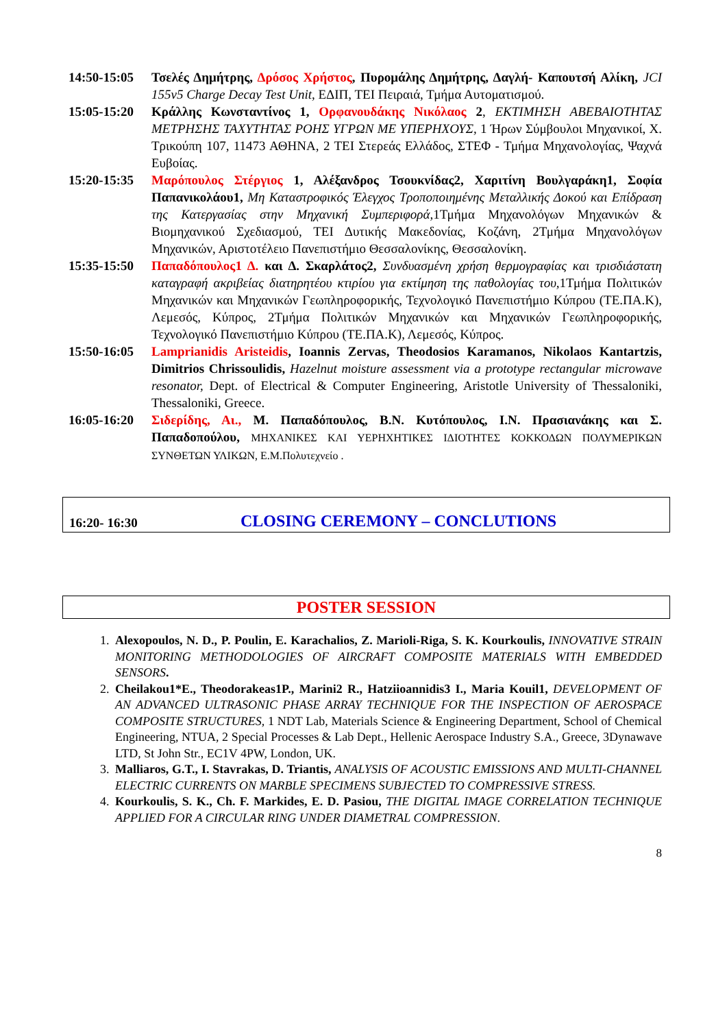14:50-15:05
Τσελές Δημήτρης, Δρόσος Χρήστος, Πυρομάλης Δημήτρης, Δαγλή- Καπουτσή Αλίκη, JCI 155v5 Charge Decay Test Unit, ΕΔΙΠ, ΤΕΙ Πειραιά, Τμήμα Αυτοματισμού.
15:05-15:20
Κράλλης Κωνσταντίνος 1, Ορφανουδάκης Νικόλαος 2, ΕΚΤΙΜΗΣΗ ΑΒΕΒΑΙΟΤΗΤΑΣ ΜΕΤΡΗΣΗΣ ΤΑΧΥΤΗΤΑΣ ΡΟΗΣ ΥΓΡΩΝ ΜΕ ΥΠΕΡΗΧΟΥΣ, 1 Ήρων Σύμβουλοι Μηχανικοί, Χ. Τρικούπη 107, 11473 ΑΘΗΝΑ, 2 ΤΕΙ Στερεάς Ελλάδος, ΣΤΕΦ - Τμήμα Μηχανολογίας, Ψαχνά Ευβοίας.
15:20-15:35
Μαρόπουλος Στέργιος 1, Αλέξανδρος Τσουκνίδας2, Χαριτίνη Βουλγαράκη1, Σοφία Παπανικολάου1, Μη Καταστροφικός Έλεγχος Τροποποιημένης Μεταλλικής Δοκού και Επίδραση της Κατεργασίας στην Μηχανική Συμπεριφορά, 1Τμήμα Μηχανολόγων Μηχανικών & Βιομηχανικού Σχεδιασμού, ΤΕΙ Δυτικής Μακεδονίας, Κοζάνη, 2Τμήμα Μηχανολόγων Μηχανικών, Αριστοτέλειο Πανεπιστήμιο Θεσσαλονίκης, Θεσσαλονίκη.
15:35-15:50
Παπαδόπουλος1 Δ. και Δ. Σκαρλάτος2, Συνδυασμένη χρήση θερμογραφίας και τρισδιάστατη καταγραφή ακριβείας διατηρητέου κτιρίου για εκτίμηση της παθολογίας του, 1Τμήμα Πολιτικών Μηχανικών και Μηχανικών Γεωπληροφορικής, Τεχνολογικό Πανεπιστήμιο Κύπρου (ΤΕ.ΠΑ.Κ), Λεμεσός, Κύπρος, 2Τμήμα Πολιτικών Μηχανικών και Μηχανικών Γεωπληροφορικής, Τεχνολογικό Πανεπιστήμιο Κύπρου (ΤΕ.ΠΑ.Κ), Λεμεσός, Κύπρος.
15:50-16:05
Lamprianidis Aristeidis, Ioannis Zervas, Theodosios Karamanos, Nikolaos Kantartzis, Dimitrios Chrissoulidis, Hazelnut moisture assessment via a prototype rectangular microwave resonator, Dept. of Electrical & Computer Engineering, Aristotle University of Thessaloniki, Thessaloniki, Greece.
16:05-16:20
Σιδερίδης, Αι., Μ. Παπαδόπουλος, Β.Ν. Κυτόπουλος, Ι.Ν. Πρασιανάκης και Σ. Παπαδοπούλου, ΜΗΧΑΝΙΚΕΣ ΚΑΙ ΥΕΡΗΧΗΤΙΚΕΣ ΙΔΙΟΤΗΤΕΣ ΚΟΚΚΟΔΩΝ ΠΟΛΥΜΕΡΙΚΩΝ ΣΥΝΘΕΤΩΝ ΥΛΙΚΩΝ, Ε.Μ.Πολυτεχνείο .
16:20- 16:30 CLOSING CEREMONY – CONCLUTIONS
POSTER SESSION
1. Alexopoulos, N. D., P. Poulin, E. Karachalios, Z. Marioli-Riga, S. K. Kourkoulis, INNOVATIVE STRAIN MONITORING METHODOLOGIES OF AIRCRAFT COMPOSITE MATERIALS WITH EMBEDDED SENSORS.
2. Cheilakou1*E., Theodorakeas1P., Marini2 R., Hatziioannidis3 I., Maria Kouil1, DEVELOPMENT OF AN ADVANCED ULTRASONIC PHASE ARRAY TECHNIQUE FOR THE INSPECTION OF AEROSPACE COMPOSITE STRUCTURES, 1 NDT Lab, Materials Science & Engineering Department, School of Chemical Engineering, NTUA, 2 Special Processes & Lab Dept., Hellenic Aerospace Industry S.A., Greece, 3Dynawave LTD, St John Str., EC1V 4PW, London, UK.
3. Malliaros, G.T., I. Stavrakas, D. Triantis, ANALYSIS OF ACOUSTIC EMISSIONS AND MULTI-CHANNEL ELECTRIC CURRENTS ON MARBLE SPECIMENS SUBJECTED TO COMPRESSIVE STRESS.
4. Kourkoulis, S. K., Ch. F. Markides, E. D. Pasiou, THE DIGITAL IMAGE CORRELATION TECHNIQUE APPLIED FOR A CIRCULAR RING UNDER DIAMETRAL COMPRESSION.
8